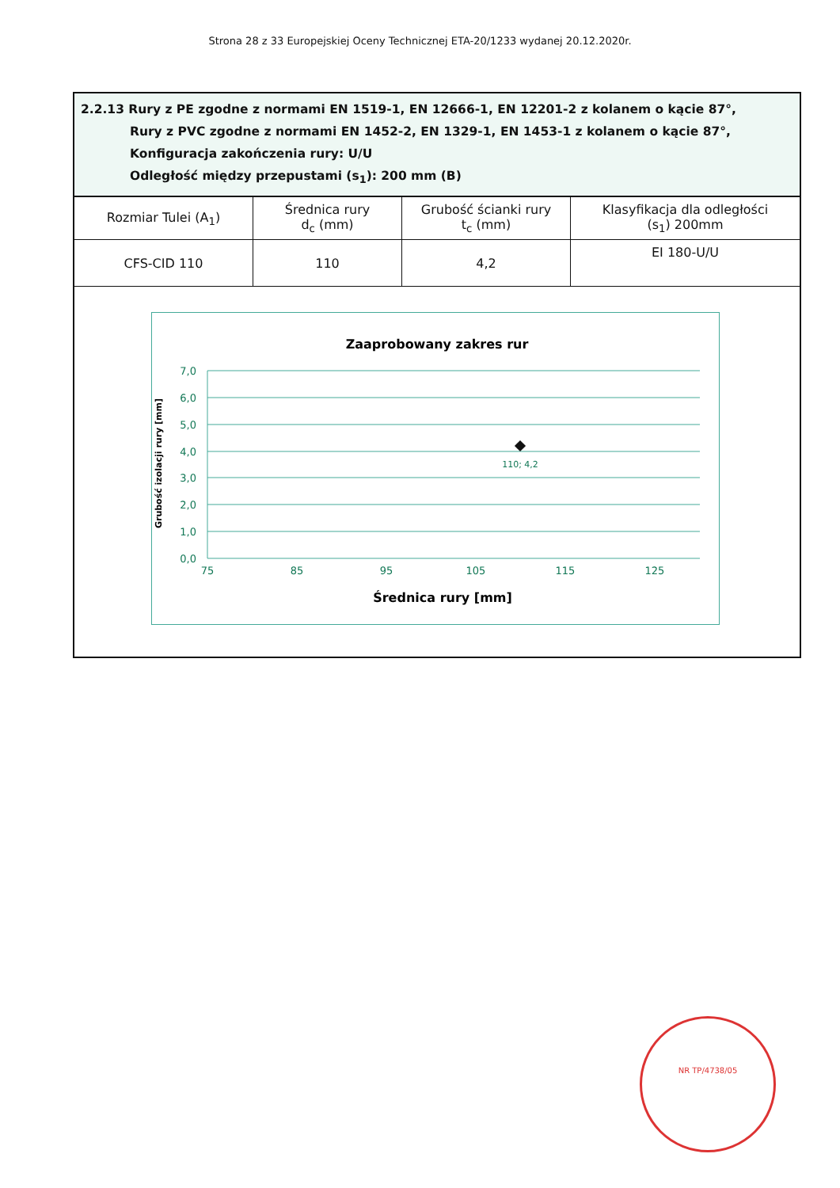Strona 28 z 33 Europejskiej Oceny Technicznej ETA-20/1233 wydanej 20.12.2020r.
2.2.13 Rury z PE zgodne z normami EN 1519-1, EN 12666-1, EN 12201-2 z kolanem o kącie 87°,
Rury z PVC zgodne z normami EN 1452-2, EN 1329-1, EN 1453-1 z kolanem o kącie 87°,
Konfiguracja zakończenia rury: U/U
Odległość między przepustami (s<sub>1</sub>): 200 mm (B)
| Rozmiar Tulei (A<sub>1</sub>) | Średnica rury d<sub>c</sub> (mm) | Grubość ścianki rury t<sub>c</sub> (mm) | Klasyfikacja dla odległości (s<sub>1</sub>) 200mm |
| --- | --- | --- | --- |
| CFS-CID 110 | 110 | 4,2 | EI 180-U/U |
Zaaprobowany zakres rur
7,0
6,0
5,0
4,0
3,0
2,0
1,0
0,0
75
85
95
105
115
125
110; 4,2
Średnica rury [mm]
Grubość izolacji rury [mm]
NR TP/4738/05